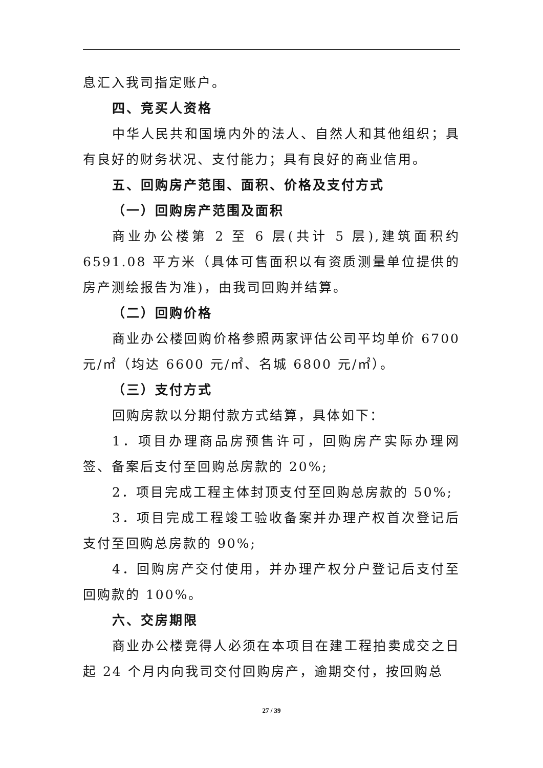息汇入我司指定账户。
四、竞买人资格
中华人民共和国境内外的法人、自然人和其他组织；具有良好的财务状况、支付能力；具有良好的商业信用。
五、回购房产范围、面积、价格及支付方式
（一）回购房产范围及面积
商业办公楼第 2 至 6 层(共计 5 层),建筑面积约 6591.08 平方米（具体可售面积以有资质测量单位提供的房产测绘报告为准)，由我司回购并结算。
（二）回购价格
商业办公楼回购价格参照两家评估公司平均单价 6700 元/㎡（均达 6600 元/㎡、名城 6800 元/㎡）。
（三）支付方式
回购房款以分期付款方式结算，具体如下：
1．项目办理商品房预售许可，回购房产实际办理网签、备案后支付至回购总房款的 20%;
2．项目完成工程主体封顶支付至回购总房款的 50%;
3．项目完成工程竣工验收备案并办理产权首次登记后支付至回购总房款的 90%;
4．回购房产交付使用，并办理产权分户登记后支付至回购款的 100%。
六、交房期限
商业办公楼竞得人必须在本项目在建工程拍卖成交之日起 24 个月内向我司交付回购房产，逾期交付，按回购总
27 / 39